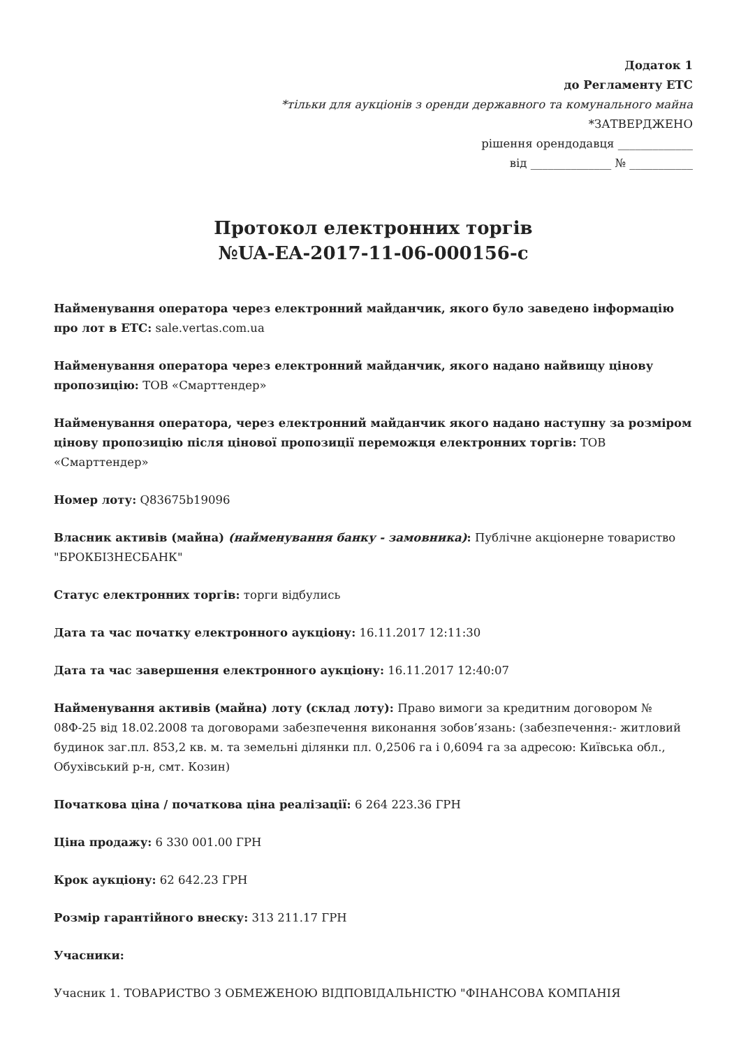Додаток 1
до Регламенту ЕТС
*тільки для аукціонів з оренди державного та комунального майна
*ЗАТВЕРДЖЕНО
рішення орендодавця _____________
від ______________ № ___________
Протокол електронних торгів
№UA-EA-2017-11-06-000156-c
Найменування оператора через електронний майданчик, якого було заведено інформацію про лот в ЕТС: sale.vertas.com.ua
Найменування оператора через електронний майданчик, якого надано найвищу цінову пропозицію: ТОВ «Смарттендер»
Найменування оператора, через електронний майданчик якого надано наступну за розміром цінову пропозицію після цінової пропозиції переможця електронних торгів: ТОВ «Смарттендер»
Номер лоту: Q83675b19096
Власник активів (майна) (найменування банку - замовника): Публічне акціонерне товариство "БРОКБІЗНЕСБАНК"
Статус електронних торгів: торги відбулись
Дата та час початку електронного аукціону: 16.11.2017 12:11:30
Дата та час завершення електронного аукціону: 16.11.2017 12:40:07
Найменування активів (майна) лоту (склад лоту): Право вимоги за кредитним договором № 08Ф-25 від 18.02.2008 та договорами забезпечення виконання зобов’язань: (забезпечення:- житловий будинок заг.пл. 853,2 кв. м. та земельні ділянки пл. 0,2506 га і 0,6094 га за адресою: Київська обл., Обухівський р-н, смт. Козин)
Початкова ціна / початкова ціна реалізації: 6 264 223.36 ГРН
Ціна продажу: 6 330 001.00 ГРН
Крок аукціону: 62 642.23 ГРН
Розмір гарантійного внеску: 313 211.17 ГРН
Учасники:
Учасник 1. ТОВАРИСТВО З ОБМЕЖЕНОЮ ВІДПОВІДАЛЬНІСТЮ "ФІНАНСОВА КОМПАНІЯ